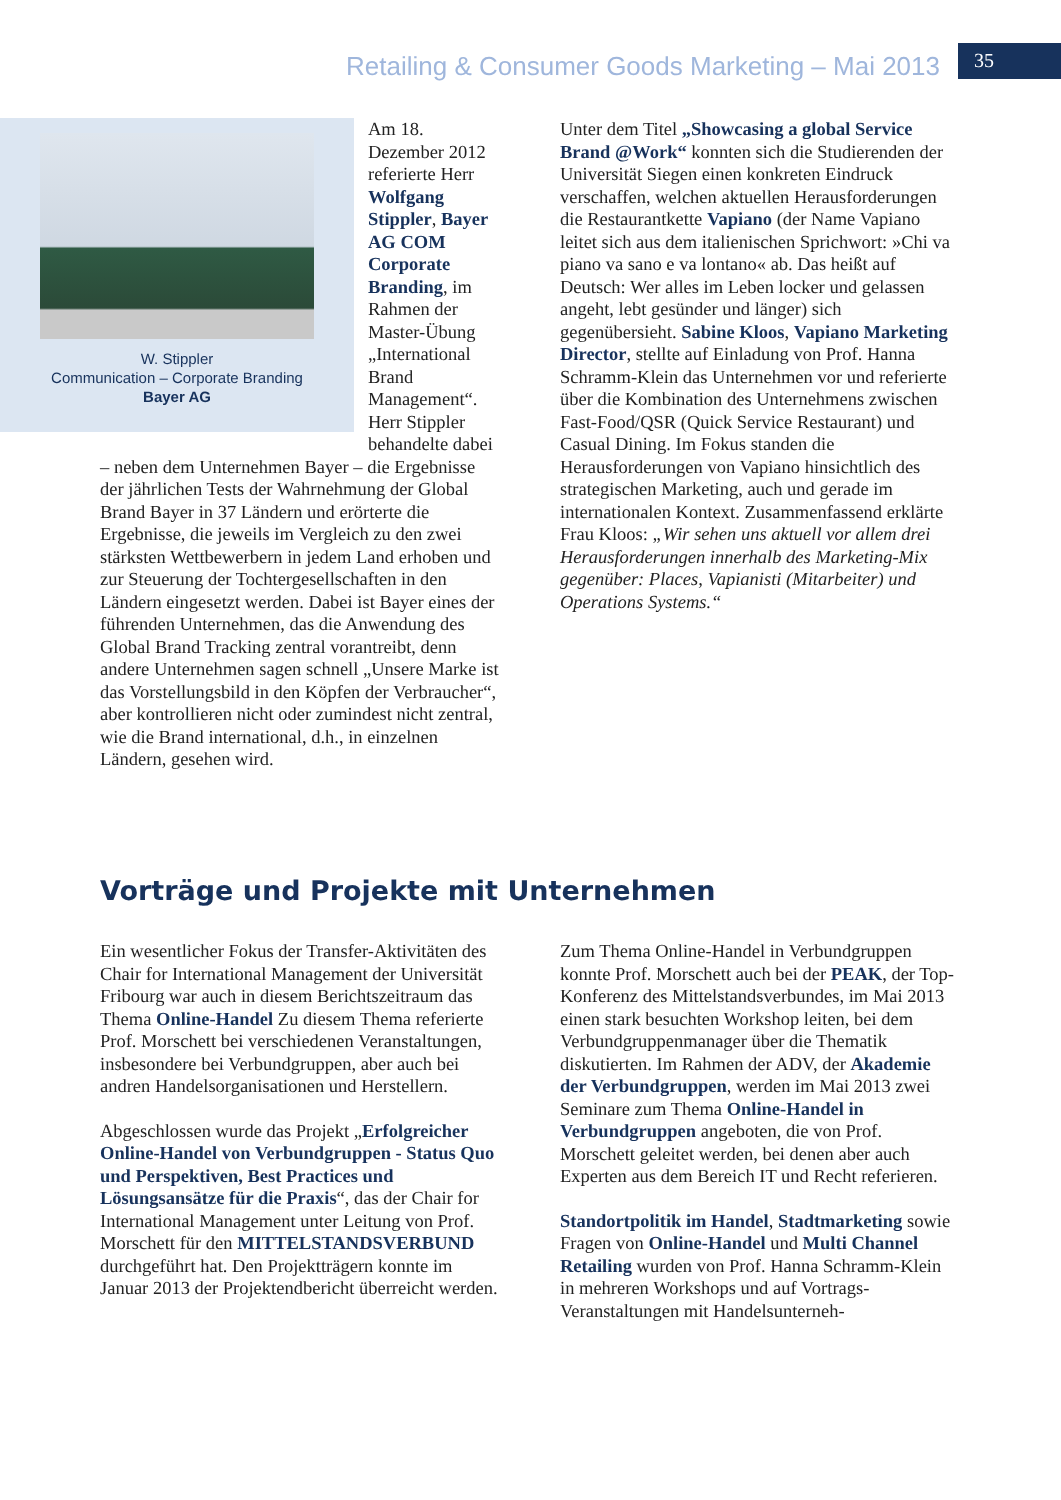Retailing & Consumer Goods Marketing – Mai 2013
35
W. Stippler
Communication – Corporate Branding
Bayer AG
Am 18. Dezember 2012 referierte Herr Wolfgang Stippler, Bayer AG COM Corporate Branding, im Rahmen der Master-Übung „International Brand Management“. Herr Stippler behandelte dabei – neben dem Unternehmen Bayer – die Ergebnisse der jährlichen Tests der Wahrnehmung der Global Brand Bayer in 37 Ländern und erörterte die Ergebnisse, die jeweils im Vergleich zu den zwei stärksten Wettbewerbern in jedem Land erhoben und zur Steuerung der Tochtergesellschaften in den Ländern eingesetzt werden. Dabei ist Bayer eines der führenden Unternehmen, das die Anwendung des Global Brand Tracking zentral vorantreibt, denn andere Unternehmen sagen schnell „Unsere Marke ist das Vorstellungsbild in den Köpfen der Verbraucher“, aber kontrollieren nicht oder zumindest nicht zentral, wie die Brand international, d.h., in einzelnen Ländern, gesehen wird.
Unter dem Titel „Showcasing a global Service Brand @Work“ konnten sich die Studierenden der Universität Siegen einen konkreten Eindruck verschaffen, welchen aktuellen Herausforderungen die Restaurantkette Vapiano (der Name Vapiano leitet sich aus dem italienischen Sprichwort: »Chi va piano va sano e va lontano« ab. Das heißt auf Deutsch: Wer alles im Leben locker und gelassen angeht, lebt gesünder und länger) sich gegenübersieht. Sabine Kloos, Vapiano Marketing Director, stellte auf Einladung von Prof. Hanna Schramm-Klein das Unternehmen vor und referierte über die Kombination des Unternehmens zwischen Fast-Food/QSR (Quick Service Restaurant) und Casual Dining. Im Fokus standen die Herausforderungen von Vapiano hinsichtlich des strategischen Marketing, auch und gerade im internationalen Kontext. Zusammenfassend erklärte Frau Kloos: „Wir sehen uns aktuell vor allem drei Herausforderungen innerhalb des Marketing-Mix gegenüber: Places, Vapianisti (Mitarbeiter) und Operations Systems.“
Vorträge und Projekte mit Unternehmen
Ein wesentlicher Fokus der Transfer-Aktivitäten des Chair for International Management der Universität Fribourg war auch in diesem Berichtszeitraum das Thema Online-Handel Zu diesem Thema referierte Prof. Morschett bei verschiedenen Veranstaltungen, insbesondere bei Verbundgruppen, aber auch bei andren Handelsorganisationen und Herstellern.
Abgeschlossen wurde das Projekt „Erfolgreicher Online-Handel von Verbundgruppen - Status Quo und Perspektiven, Best Practices und Lösungsansätze für die Praxis“, das der Chair for International Management unter Leitung von Prof. Morschett für den MITTELSTANDSVERBUND durchgeführt hat. Den Projektträgern konnte im Januar 2013 der Projektendbericht überreicht werden.
Zum Thema Online-Handel in Verbundgruppen konnte Prof. Morschett auch bei der PEAK, der Top-Konferenz des Mittelstandsverbundes, im Mai 2013 einen stark besuchten Workshop leiten, bei dem Verbundgruppenmanager über die Thematik diskutierten. Im Rahmen der ADV, der Akademie der Verbundgruppen, werden im Mai 2013 zwei Seminare zum Thema Online-Handel in Verbundgruppen angeboten, die von Prof. Morschett geleitet werden, bei denen aber auch Experten aus dem Bereich IT und Recht referieren.
Standortpolitik im Handel, Stadtmarketing sowie Fragen von Online-Handel und Multi Channel Retailing wurden von Prof. Hanna Schramm-Klein in mehreren Workshops und auf Vortrags-Veranstaltungen mit Handelsunterneh-